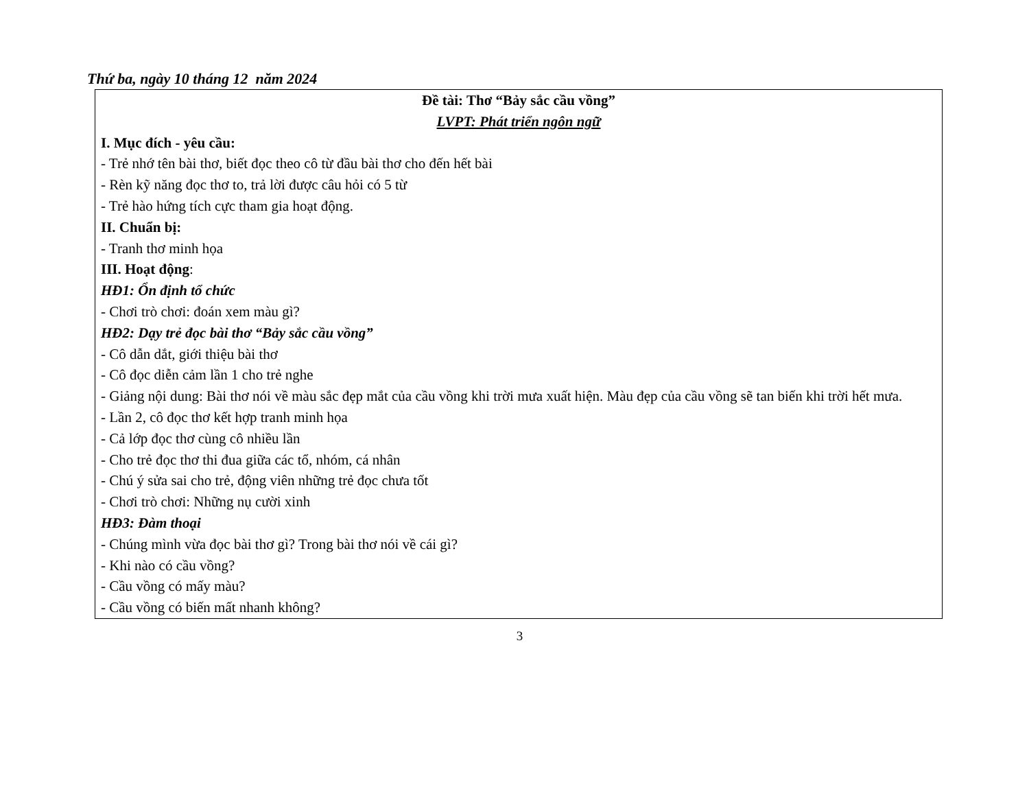Thứ ba, ngày 10 tháng 12 năm 2024
Đề tài: Thơ “Bảy sắc cầu vồng”
LVPT: Phát triển ngôn ngữ
I. Mục đích - yêu cầu:
- Trẻ nhớ tên bài thơ, biết đọc theo cô từ đầu bài thơ cho đến hết bài
- Rèn kỹ năng đọc thơ to, trả lời được câu hỏi có 5 từ
- Trẻ hào hứng tích cực tham gia hoạt động.
II. Chuẩn bị:
- Tranh thơ minh họa
III. Hoạt động:
HĐ1: Ổn định tổ chức
- Chơi trò chơi: đoán xem màu gì?
HĐ2: Dạy trẻ đọc bài thơ “Bảy sắc cầu vồng”
- Cô dẫn dắt, giới thiệu bài thơ
- Cô đọc diễn cảm lần 1 cho trẻ nghe
- Giảng nội dung: Bài thơ nói về màu sắc đẹp mắt của cầu vồng khi trời mưa xuất hiện. Màu đẹp của cầu vồng sẽ tan biến khi trời hết mưa.
- Lần 2, cô đọc thơ kết hợp tranh minh họa
- Cả lớp đọc thơ cùng cô nhiều lần
- Cho trẻ đọc thơ thi đua giữa các tổ, nhóm, cá nhân
- Chú ý sửa sai cho trẻ, động viên những trẻ đọc chưa tốt
- Chơi trò chơi: Những nụ cười xinh
HĐ3: Đàm thoại
- Chúng mình vừa đọc bài thơ gì? Trong bài thơ nói về cái gì?
- Khi nào có cầu vồng?
- Cầu vồng có mấy màu?
- Cầu vồng có biến mất nhanh không?
3